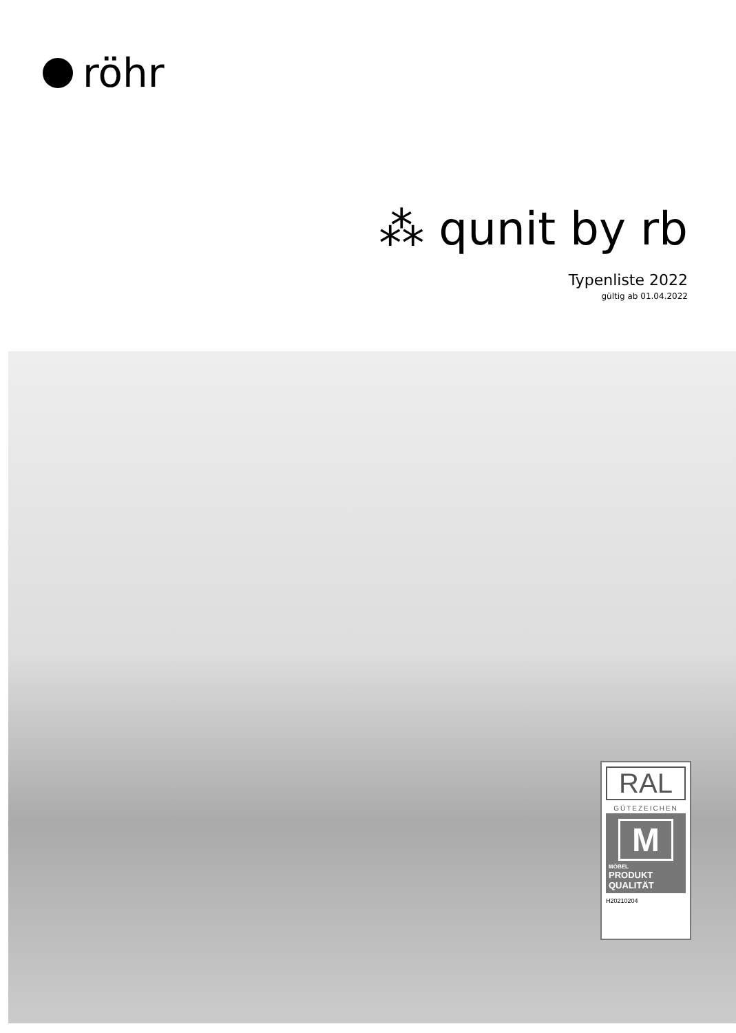röhr
⁂ qunit by rb
Typenliste 2022
gültig ab 01.04.2022
RAL
GÜTEZEICHEN
M
MÖBEL
PRODUKT
QUALITÄT
H20210204